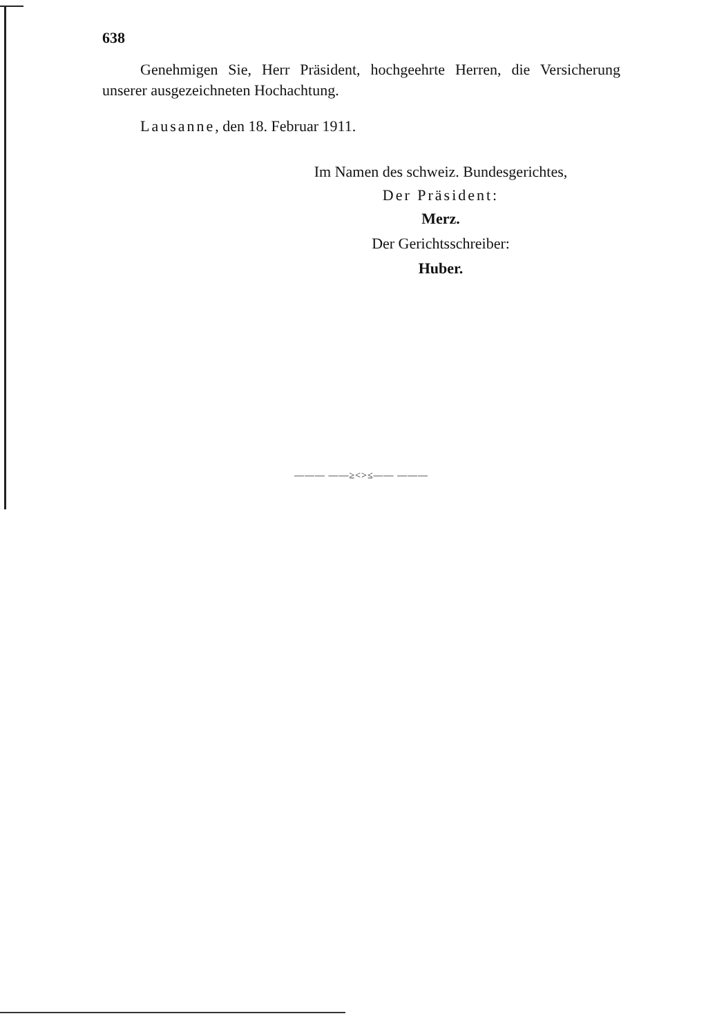638
Genehmigen Sie, Herr Präsident, hochgeehrte Herren, die Versicherung unserer ausgezeichneten Hochachtung.
Lausanne, den 18. Februar 1911.
Im Namen des schweiz. Bundesgerichtes,
Der Präsident:
Merz.
Der Gerichtsschreiber:
Huber.
——— ——≥<>≤—— ———